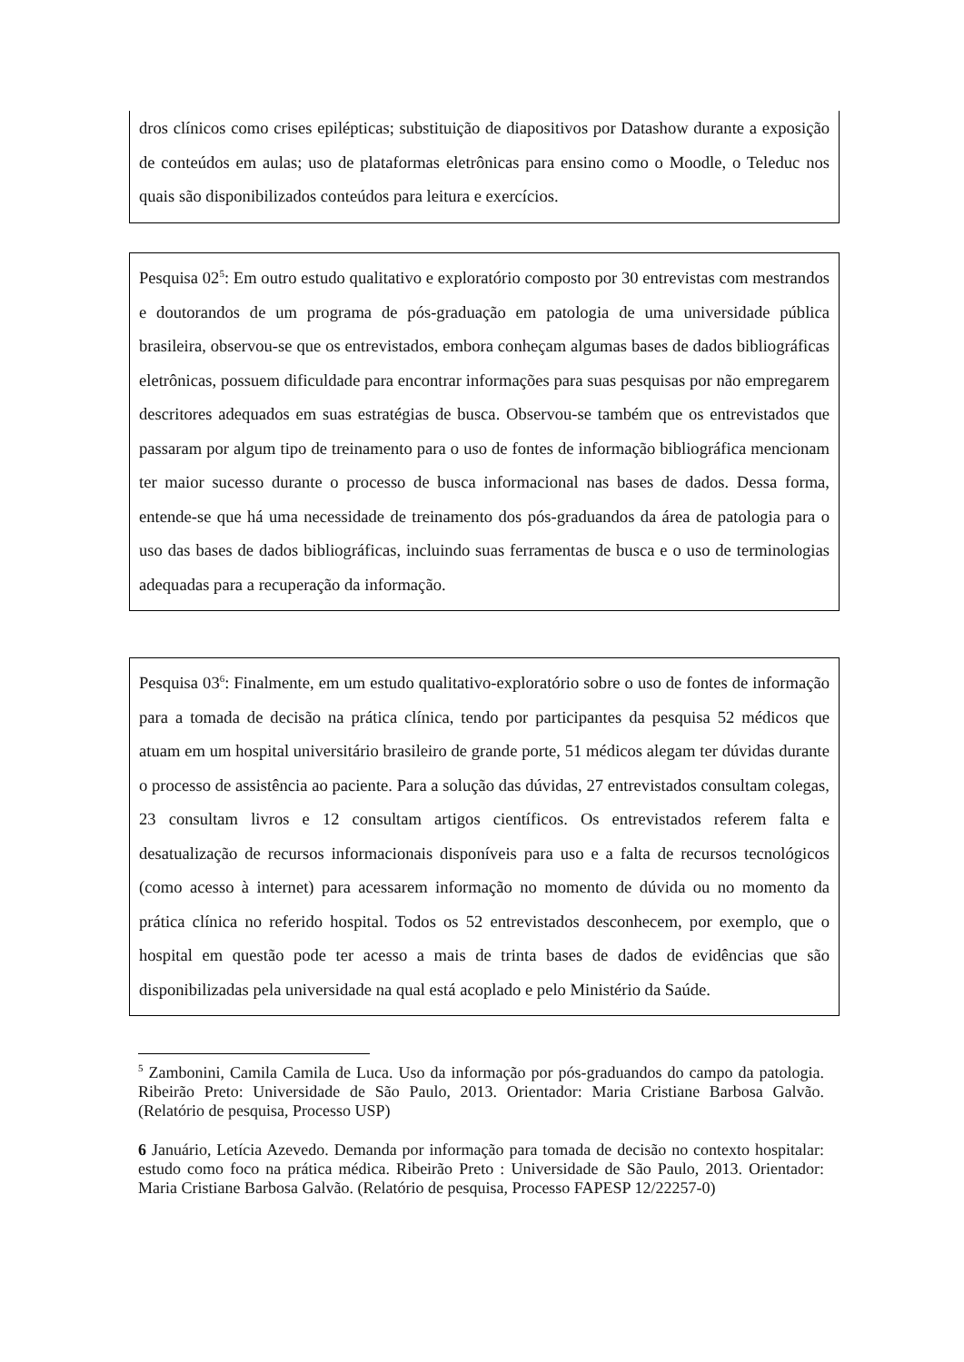dros clínicos como crises epilépticas; substituição de diapositivos por Datashow durante a exposição de conteúdos em aulas; uso de plataformas eletrônicas para ensino como o Moodle, o Teleduc nos quais são disponibilizados conteúdos para leitura e exercícios.
Pesquisa 02<sup>5</sup>: Em outro estudo qualitativo e exploratório composto por 30 entrevistas com mestrandos e doutorandos de um programa de pós-graduação em patologia de uma universidade pública brasileira, observou-se que os entrevistados, embora conheçam algumas bases de dados bibliográficas eletrônicas, possuem dificuldade para encontrar informações para suas pesquisas por não empregarem descritores adequados em suas estratégias de busca. Observou-se também que os entrevistados que passaram por algum tipo de treinamento para o uso de fontes de informação bibliográfica mencionam ter maior sucesso durante o processo de busca informacional nas bases de dados. Dessa forma, entende-se que há uma necessidade de treinamento dos pós-graduandos da área de patologia para o uso das bases de dados bibliográficas, incluindo suas ferramentas de busca e o uso de terminologias adequadas para a recuperação da informação.
Pesquisa 03<sup>6</sup>: Finalmente, em um estudo qualitativo-exploratório sobre o uso de fontes de informação para a tomada de decisão na prática clínica, tendo por participantes da pesquisa 52 médicos que atuam em um hospital universitário brasileiro de grande porte, 51 médicos alegam ter dúvidas durante o processo de assistência ao paciente. Para a solução das dúvidas, 27 entrevistados consultam colegas, 23 consultam livros e 12 consultam artigos científicos. Os entrevistados referem falta e desatualização de recursos informacionais disponíveis para uso e a falta de recursos tecnológicos (como acesso à internet) para acessarem informação no momento de dúvida ou no momento da prática clínica no referido hospital. Todos os 52 entrevistados desconhecem, por exemplo, que o hospital em questão pode ter acesso a mais de trinta bases de dados de evidências que são disponibilizadas pela universidade na qual está acoplado e pelo Ministério da Saúde.
<sup>5</sup> Zambonini, Camila Camila de Luca. Uso da informação por pós-graduandos do campo da patologia. Ribeirão Preto: Universidade de São Paulo, 2013. Orientador: Maria Cristiane Barbosa Galvão. (Relatório de pesquisa, Processo USP)
6 Januário, Letícia Azevedo. Demanda por informação para tomada de decisão no contexto hospitalar: estudo como foco na prática médica. Ribeirão Preto : Universidade de São Paulo, 2013. Orientador: Maria Cristiane Barbosa Galvão. (Relatório de pesquisa, Processo FAPESP 12/22257-0)